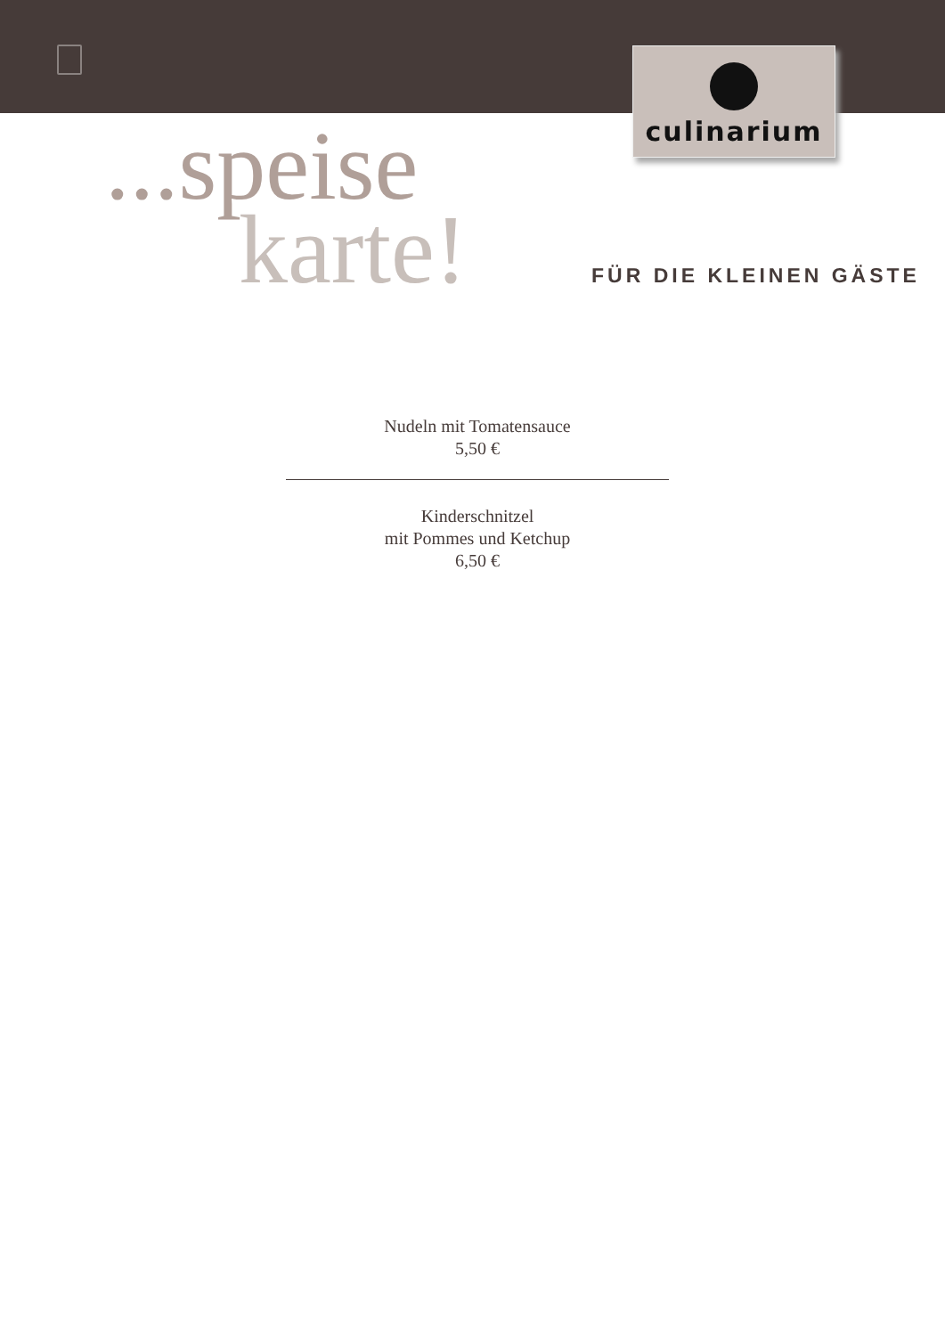culinarium
...speise
karte!
FÜR DIE KLEINEN GÄSTE
Nudeln mit Tomatensauce
5,50 €
Kinderschnitzel
mit Pommes und Ketchup
6,50 €